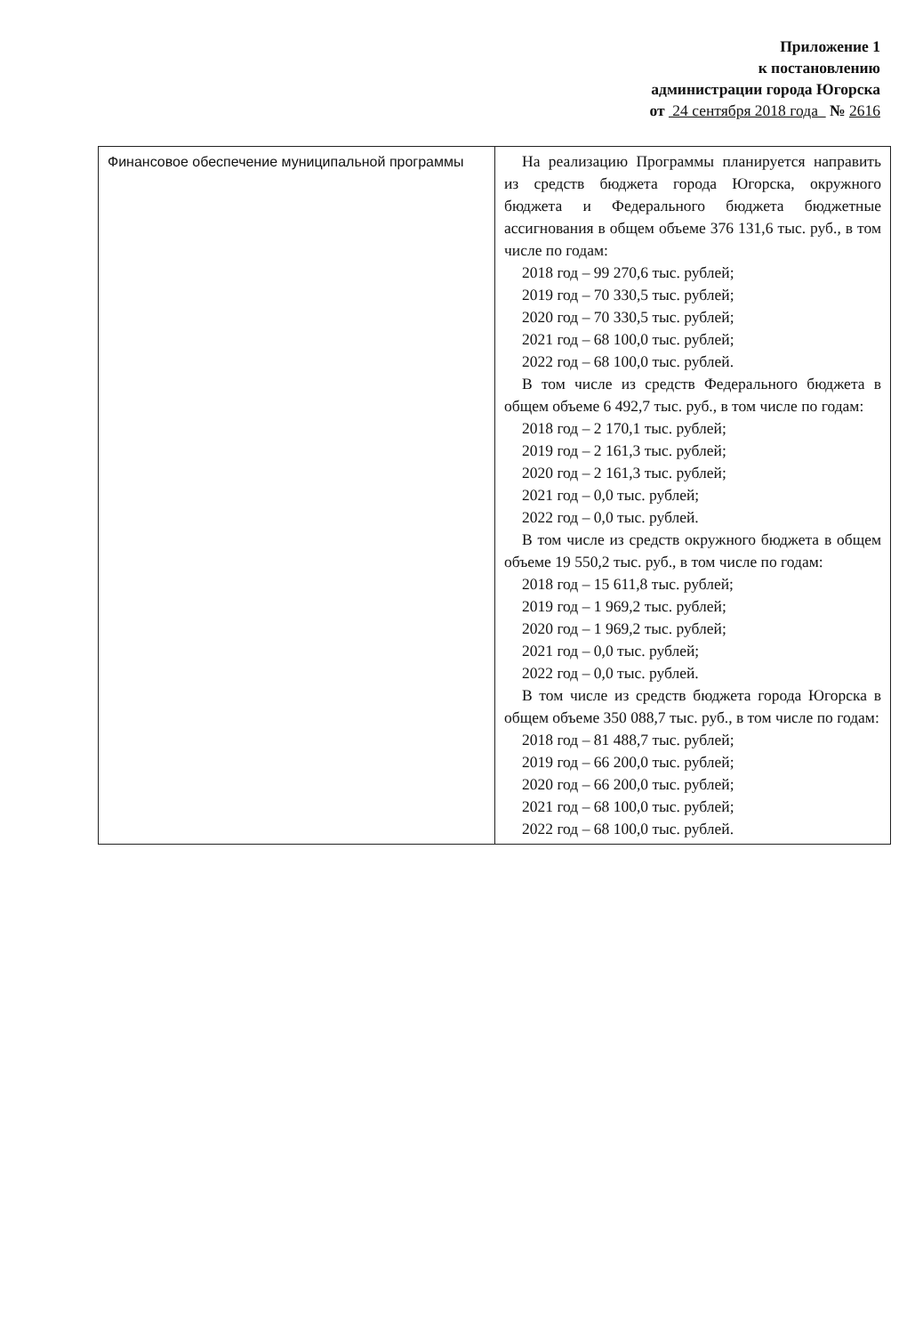Приложение 1
к постановлению
администрации города Югорска
от 24 сентября 2018 года № 2616
| Финансовое обеспечение муниципальной программы | На реализацию Программы планируется направить из средств бюджета города Югорска, окружного бюджета и Федерального бюджета бюджетные ассигнования в общем объеме 376 131,6 тыс. руб., в том числе по годам: 2018 год – 99 270,6 тыс. рублей; 2019 год – 70 330,5 тыс. рублей; 2020 год – 70 330,5 тыс. рублей; 2021 год – 68 100,0 тыс. рублей; 2022 год – 68 100,0 тыс. рублей. В том числе из средств Федерального бюджета в общем объеме 6 492,7 тыс. руб., в том числе по годам: 2018 год – 2 170,1 тыс. рублей; 2019 год – 2 161,3 тыс. рублей; 2020 год – 2 161,3 тыс. рублей; 2021 год – 0,0 тыс. рублей; 2022 год – 0,0 тыс. рублей. В том числе из средств окружного бюджета в общем объеме 19 550,2 тыс. руб., в том числе по годам: 2018 год – 15 611,8 тыс. рублей; 2019 год – 1 969,2 тыс. рублей; 2020 год – 1 969,2 тыс. рублей; 2021 год – 0,0 тыс. рублей; 2022 год – 0,0 тыс. рублей. В том числе из средств бюджета города Югорска в общем объеме 350 088,7 тыс. руб., в том числе по годам: 2018 год – 81 488,7 тыс. рублей; 2019 год – 66 200,0 тыс. рублей; 2020 год – 66 200,0 тыс. рублей; 2021 год – 68 100,0 тыс. рублей; 2022 год – 68 100,0 тыс. рублей. |